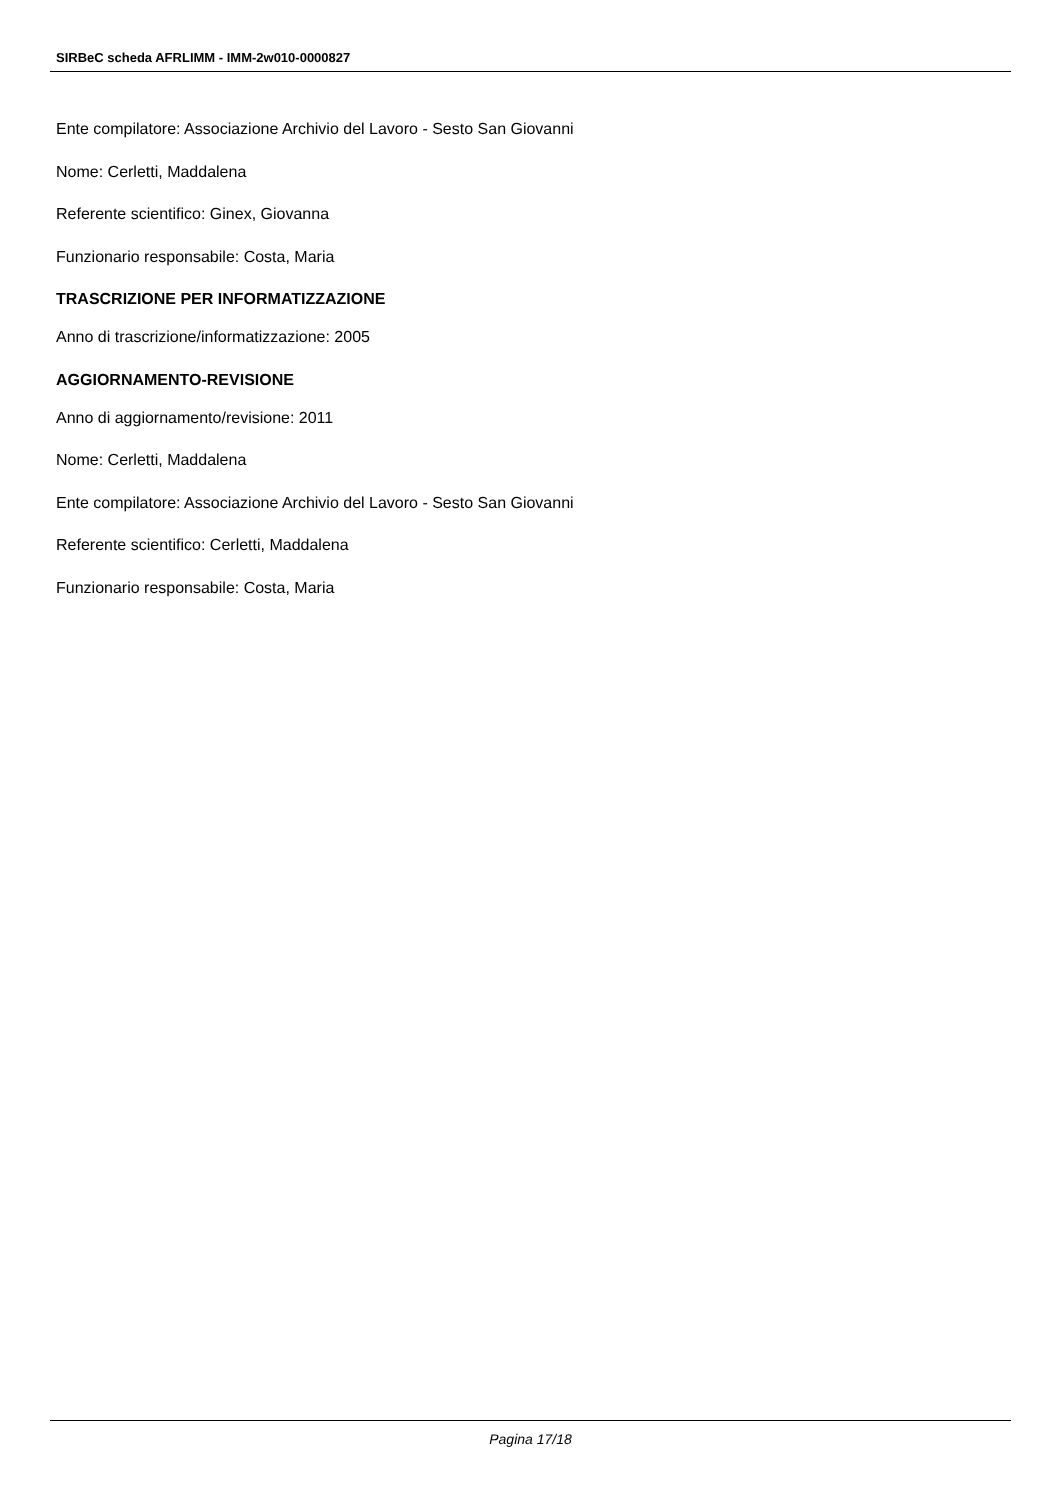SIRBeC scheda AFRLIMM - IMM-2w010-0000827
Ente compilatore: Associazione Archivio del Lavoro - Sesto San Giovanni
Nome: Cerletti, Maddalena
Referente scientifico: Ginex, Giovanna
Funzionario responsabile: Costa, Maria
TRASCRIZIONE PER INFORMATIZZAZIONE
Anno di trascrizione/informatizzazione: 2005
AGGIORNAMENTO-REVISIONE
Anno di aggiornamento/revisione: 2011
Nome: Cerletti, Maddalena
Ente compilatore: Associazione Archivio del Lavoro - Sesto San Giovanni
Referente scientifico: Cerletti, Maddalena
Funzionario responsabile: Costa, Maria
Pagina 17/18